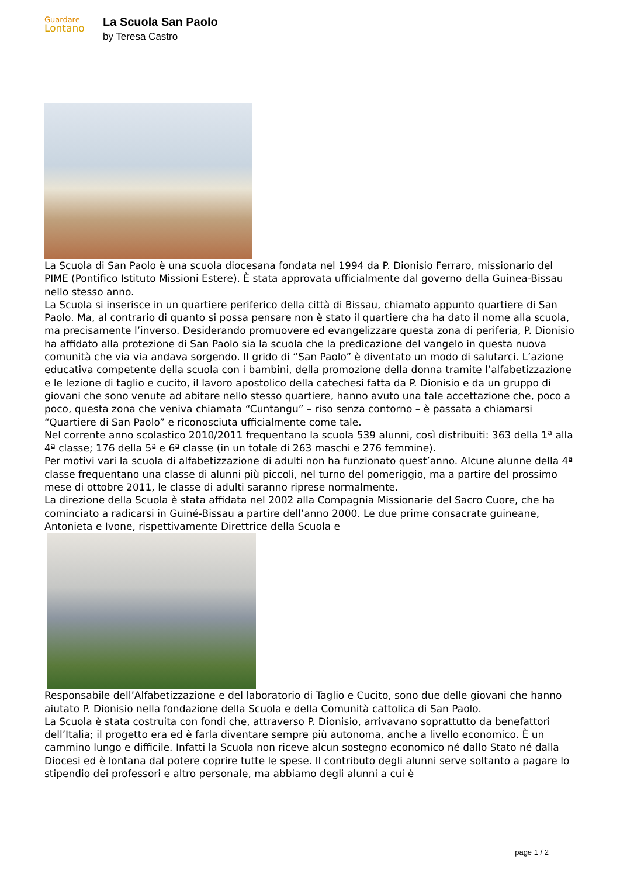Guardare
Lontano
La Scuola San Paolo
by Teresa Castro
La Scuola di San Paolo è una scuola diocesana fondata nel 1994 da P. Dionisio Ferraro, missionario del PIME (Pontifico Istituto Missioni Estere). È stata approvata ufficialmente dal governo della Guinea-Bissau nello stesso anno.
La Scuola si inserisce in un quartiere periferico della città di Bissau, chiamato appunto quartiere di San Paolo. Ma, al contrario di quanto si possa pensare non è stato il quartiere cha ha dato il nome alla scuola, ma precisamente l’inverso. Desiderando promuovere ed evangelizzare questa zona di periferia, P. Dionisio ha affidato alla protezione di San Paolo sia la scuola che la predicazione del vangelo in questa nuova comunità che via via andava sorgendo. Il grido di “San Paolo” è diventato un modo di salutarci. L’azione educativa competente della scuola con i bambini, della promozione della donna tramite l’alfabetizzazione e le lezione di taglio e cucito, il lavoro apostolico della catechesi fatta da P. Dionisio e da un gruppo di giovani che sono venute ad abitare nello stesso quartiere, hanno avuto una tale accettazione che, poco a poco, questa zona che veniva chiamata “Cuntangu” – riso senza contorno – è passata a chiamarsi “Quartiere di San Paolo” e riconosciuta ufficialmente come tale.
Nel corrente anno scolastico 2010/2011 frequentano la scuola 539 alunni, così distribuiti: 363 della 1ª alla 4ª classe; 176 della 5ª e 6ª classe (in un totale di 263 maschi e 276 femmine).
Per motivi vari la scuola di alfabetizzazione di adulti non ha funzionato quest’anno. Alcune alunne della 4ª classe frequentano una classe di alunni più piccoli, nel turno del pomeriggio, ma a partire del prossimo mese di ottobre 2011, le classe di adulti saranno riprese normalmente.
La direzione della Scuola è stata affidata nel 2002 alla Compagnia Missionarie del Sacro Cuore, che ha cominciato a radicarsi in Guiné-Bissau a partire dell’anno 2000. Le due prime consacrate guineane, Antonieta e Ivone, rispettivamente Direttrice della Scuola e
Responsabile dell’Alfabetizzazione e del laboratorio di Taglio e Cucito, sono due delle giovani che hanno aiutato P. Dionisio nella fondazione della Scuola e della Comunità cattolica di San Paolo.
La Scuola è stata costruita con fondi che, attraverso P. Dionisio, arrivavano soprattutto da benefattori dell’Italia; il progetto era ed è farla diventare sempre più autonoma, anche a livello economico. È un cammino lungo e difficile. Infatti la Scuola non riceve alcun sostegno economico né dallo Stato né dalla Diocesi ed è lontana dal potere coprire tutte le spese. Il contributo degli alunni serve soltanto a pagare lo stipendio dei professori e altro personale, ma abbiamo degli alunni a cui è
page 1 / 2